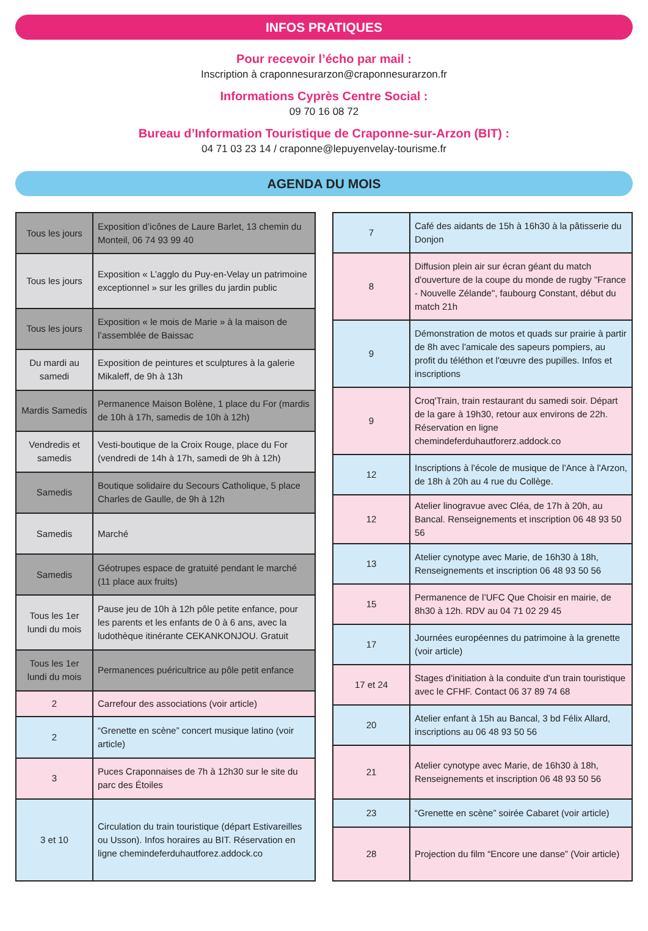INFOS PRATIQUES
Pour recevoir l’écho par mail :
Inscription à craponnesurarzon@craponnesurarzon.fr
Informations Cyprès Centre Social :
09 70 16 08 72
Bureau d’Information Touristique de Craponne-sur-Arzon (BIT) :
04 71 03 23 14 / craponne@lepuyenvelay-tourisme.fr
AGENDA DU MOIS
| Tous les jours | Exposition d’icônes de Laure Barlet, 13 chemin du Monteil, 06 74 93 99 40 |
| Tous les jours | Exposition « L’agglo du Puy-en-Velay un patrimoine exceptionnel » sur les grilles du jardin public |
| Tous les jours | Exposition « le mois de Marie » à la maison de l’assemblée de Baissac |
| Du mardi au samedi | Exposition de peintures et sculptures à la galerie Mikaleff, de 9h à 13h |
| Mardis Samedis | Permanence Maison Bolène, 1 place du For (mardis de 10h à 17h, samedis de 10h à 12h) |
| Vendredis et samedis | Vesti-boutique de la Croix Rouge, place du For (vendredi de 14h à 17h, samedi de 9h à 12h) |
| Samedis | Boutique solidaire du Secours Catholique, 5 place Charles de Gaulle, de 9h à 12h |
| Samedis | Marché |
| Samedis | Géotrupes espace de gratuité pendant le marché (11 place aux fruits) |
| Tous les 1er lundi du mois | Pause jeu de 10h à 12h pôle petite enfance, pour les parents et les enfants de 0 à 6 ans, avec la ludothèque itinérante CEKANKONJOU. Gratuit |
| Tous les 1er lundi du mois | Permanences puéricultrice au pôle petit enfance |
| 2 | Carrefour des associations (voir article) |
| 2 | “Grenette en scène” concert musique latino (voir article) |
| 3 | Puces Craponnaises de 7h à 12h30 sur le site du parc des Étoiles |
| 3 et 10 | Circulation du train touristique (départ Estivareilles ou Usson). Infos horaires au BIT. Réservation en ligne chemindeferduhautforez.addock.co |
| 7 | Café des aidants de 15h à 16h30 à la pâtisserie du Donjon |
| 8 | Diffusion plein air sur écran géant du match d'ouverture de la coupe du monde de rugby "France - Nouvelle Zélande", faubourg Constant, début du match 21h |
| 9 | Démonstration de motos et quads sur prairie à partir de 8h avec l'amicale des sapeurs pompiers, au profit du téléthon et l'œuvre des pupilles. Infos et inscriptions |
| 9 | Croq'Train, train restaurant du samedi soir. Départ de la gare à 19h30, retour aux environs de 22h. Réservation en ligne chemindeferduhautforerz.addock.co |
| 12 | Inscriptions à l'école de musique de l'Ance à l'Arzon, de 18h à 20h au 4 rue du Collège. |
| 12 | Atelier linogravue avec Cléa, de 17h à 20h, au Bancal. Renseignements et inscription 06 48 93 50 56 |
| 13 | Atelier cynotype avec Marie, de 16h30 à 18h, Renseignements et inscription 06 48 93 50 56 |
| 15 | Permanence de l’UFC Que Choisir en mairie, de 8h30 à 12h. RDV au 04 71 02 29 45 |
| 17 | Journées européennes du patrimoine à la grenette (voir article) |
| 17 et 24 | Stages d'initiation à la conduite d'un train touristique avec le CFHF. Contact 06 37 89 74 68 |
| 20 | Atelier enfant à 15h au Bancal, 3 bd Félix Allard, inscriptions au 06 48 93 50 56 |
| 21 | Atelier cynotype avec Marie, de 16h30 à 18h, Renseignements et inscription 06 48 93 50 56 |
| 23 | “Grenette en scène” soirée Cabaret (voir article) |
| 28 | Projection du film “Encore une danse” (Voir article) |